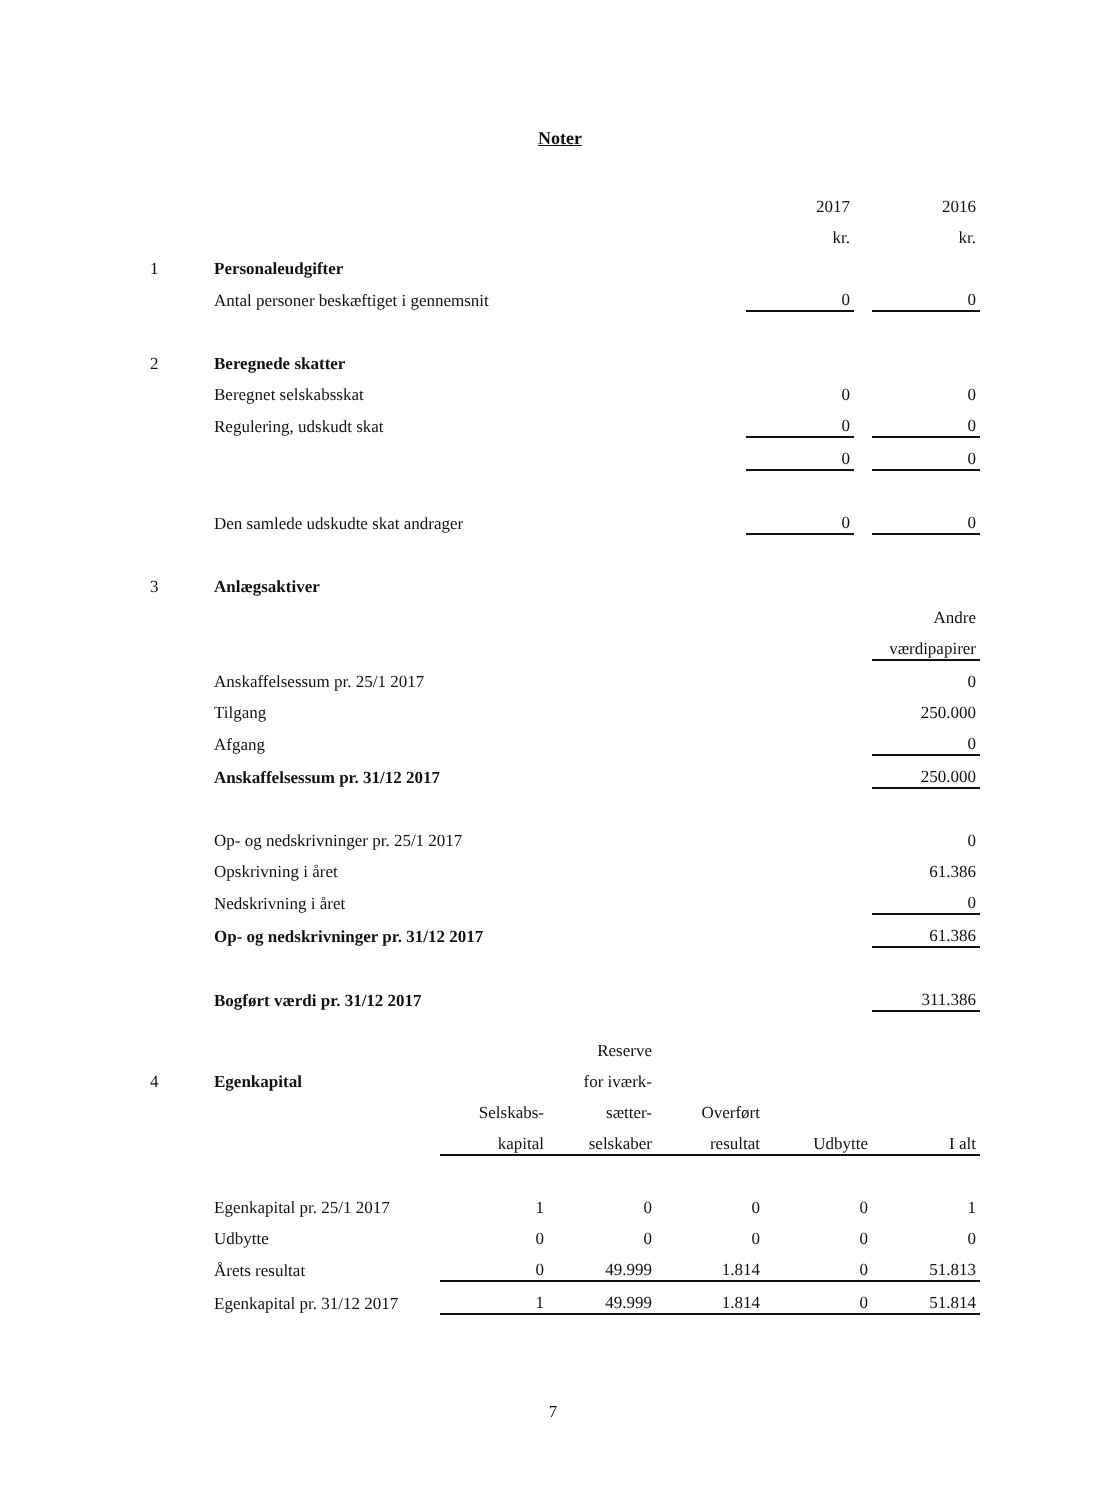Noter
| | | 2017 | | 2016 |
| | | kr. | | kr. |
| 1 | Personaleudgifter | | | |
| | Antal personer beskæftiget i gennemsnit | 0 | | 0 |
| 2 | Beregnede skatter | | | |
| | Beregnet selskabsskat | 0 | | 0 |
| | Regulering, udskudt skat | 0 | | 0 |
| | | 0 | | 0 |
| | Den samlede udskudte skat andrager | 0 | | 0 |
| 3 | Anlægsaktiver | | | |
| | | | | Andre |
| | | | | værdipapirer |
| | Anskaffelsessum pr. 25/1 2017 | | | 0 |
| | Tilgang | | | 250.000 |
| | Afgang | | | 0 |
| | Anskaffelsessum pr. 31/12 2017 | | | 250.000 |
| | Op- og nedskrivninger pr. 25/1 2017 | | | 0 |
| | Opskrivning i året | | | 61.386 |
| | Nedskrivning i året | | | 0 |
| | Op- og nedskrivninger pr. 31/12 2017 | | | 61.386 |
| | Bogført værdi pr. 31/12 2017 | | | 311.386 |
| | | | Reserve | | | |
| 4 | Egenkapital | | for iværk- | | | |
| | | Selskabs- | sætter- | Overført | | |
| | | kapital | selskaber | resultat | Udbytte | I alt |
| | Egenkapital pr. 25/1 2017 | 1 | 0 | 0 | 0 | 1 |
| | Udbytte | 0 | 0 | 0 | 0 | 0 |
| | Årets resultat | 0 | 49.999 | 1.814 | 0 | 51.813 |
| | Egenkapital pr. 31/12 2017 | 1 | 49.999 | 1.814 | 0 | 51.814 |
7